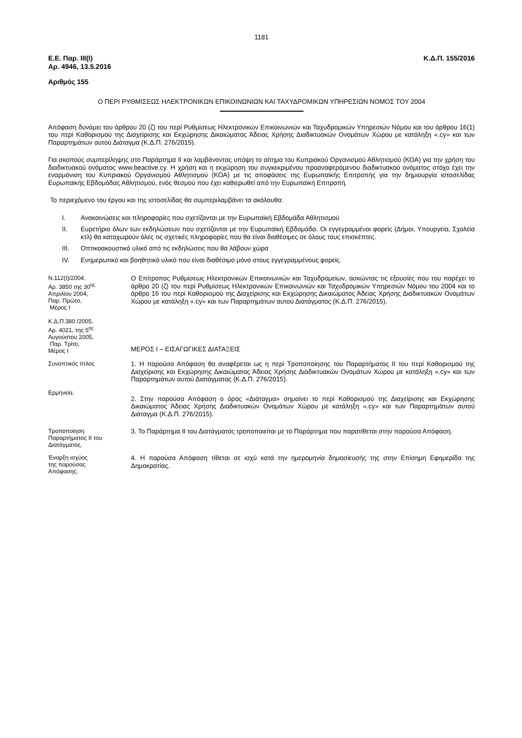1181
Ε.Ε. Παρ. ΙΙΙ(Ι)
Αρ. 4946, 13.5.2016
Κ.Δ.Π. 155/2016
Αριθμός 155
Ο ΠΕΡΙ ΡΥΘΜΙΣΕΩΣ ΗΛΕΚΤΡΟΝΙΚΩΝ ΕΠΙΚΟΙΝΩΝΙΩΝ ΚΑΙ ΤΑΧΥΔΡΟΜΙΚΩΝ ΥΠΗΡΕΣΙΩΝ ΝΟΜΟΣ ΤΟΥ 2004
Απόφαση δυνάμει του άρθρου 20 (ζ) του περί Ρυθμίσεως Ηλεκτρονικών Επικοινωνιών και Ταχυδρομικών Υπηρεσιών Νόμου και του άρθρου 16(1) του περί Καθορισμού της Διαχείρισης και Εκχώρησης Δικαιώματος Άδειας Χρήσης Διαδικτυακών Ονομάτων Χώρου με κατάληξη «.cy» και των Παραρτημάτων αυτού Διάταγμα (Κ.Δ.Π. 276/2015).
Για σκοπούς συμπερίληψης στο Παράρτημα ΙΙ και λαμβάνοντας υπόψη το αίτημα του Κυπριακού Οργανισμού Αθλητισμού (ΚΟΑ) για την χρήση του διαδικτυακού ονόματος www.beactive.cy. Η χρήση και η εκχώρηση του συγκεκριμένου προαναφερόμενου διαδικτυακού ονόματος στόχο έχει την εναρμόνιση του Κυπριακού Οργανισμού Αθλητισμού (ΚΟΑ) με τις αποφάσεις της Ευρωπαϊκής Επιτροπής για την δημιουργία ιστοσελίδας Ευρωπαϊκής Εβδομάδας Αθλητισμού, ενός θεσμού που έχει καθιερωθεί από την Ευρωπαϊκή Επιτροπή.
Το περιεχόμενο του έργου και της ιστοσελίδας θα συμπεριλαμβάνει τα ακόλουθα:
I. Ανακοινώσεις και πληροφορίες που σχετίζονται με την Ευρωπαϊκή Εβδομάδα Αθλητισμού
II. Ευρετήριο όλων των εκδηλώσεων που σχετίζονται με την Ευρωπαϊκή Εβδομάδα. Οι εγγεγραμμένοι φορείς (Δήμοι, Υπουργεία, Σχολεία κτλ) θα καταχωρούν όλες τις σχετικές πληροφορίες που θα είναι διαθέσιμες σε όλους τους επισκέπτες.
III. Οπτικοακουστικό υλικό από τις εκδηλώσεις που θα λάβουν χώρα
IV. Ενημερωτικό και βοηθητικό υλικό που είναι διαθέσιμο μόνο στους εγγεγραμμένους φορείς.
Ν.112(Ι)/2004,
Αρ. 3850 της 30<sup>ης</sup>
Απριλίου 2004,
Παρ. Πρώτο,
Μέρος Ι
Κ.Δ.Π.380 /2005,
Αρ. 4021, της 5<sup>ης</sup>
Αυγούστου 2005,
Παρ. Τρίτο,
Μέρος Ι
Ο Επίτροπος Ρυθμίσεως Ηλεκτρονικών Επικοινωνιών και Ταχυδρομείων, ασκώντας τις εξουσίες που του παρέχει το άρθρο 20 (ζ) του περί Ρυθμίσεως Ηλεκτρονικών Επικοινωνιών και Ταχυδρομικών Υπηρεσιών Νόμου του 2004 και το άρθρο 16 του περί Καθορισμού της Διαχείρισης και Εκχώρησης Δικαιώματος Άδειας Χρήσης Διαδικτυακών Ονομάτων Χώρου με κατάληξη «.cy» και των Παραρτημάτων αυτού Διατάγματος (Κ.Δ.Π. 276/2015).
ΜΕΡΟΣ Ι – ΕΙΣΑΓΩΓΙΚΕΣ ΔΙΑΤΑΞΕΙΣ
Συνοπτικός τίτλος
1. Η παρούσα Απόφαση θα αναφέρεται ως η περί Τροποποίησης του Παραρτήματος ΙΙ του περί Καθορισμού της Διαχείρισης και Εκχώρησης Δικαιώματος Άδειας Χρήσης Διαδικτυακών Ονομάτων Χώρου με κατάληξη «.cy» και των Παραρτημάτων αυτού Διατάγματος (Κ.Δ.Π. 276/2015).
Ερμηνεία.
2. Στην παρούσα Απόφαση ο όρος «Διάταγμα» σημαίνει το περί Καθορισμού της Διαχείρισης και Εκχώρησης Δικαιώματος Άδειας Χρήσης Διαδικτυακών Ονομάτων Χώρου με κατάληξη «.cy» και των Παραρτημάτων αυτού Διάταγμα (Κ.Δ.Π. 276/2015).
Τροποποίηση
Παραρτήματος ΙΙ του
Διατάγματος.
3. Το Παράρτημα ΙΙ του Διατάγματος τροποποιείται με το Παράρτημα που παρατίθεται στην παρούσα Απόφαση.
Έναρξη ισχύος
της παρούσας
Απόφασης.
4. Η παρούσα Απόφαση τίθεται σε ισχύ κατά την ημερομηνία δημοσίευσής της στην Επίσημη Εφημερίδα της Δημοκρατίας.